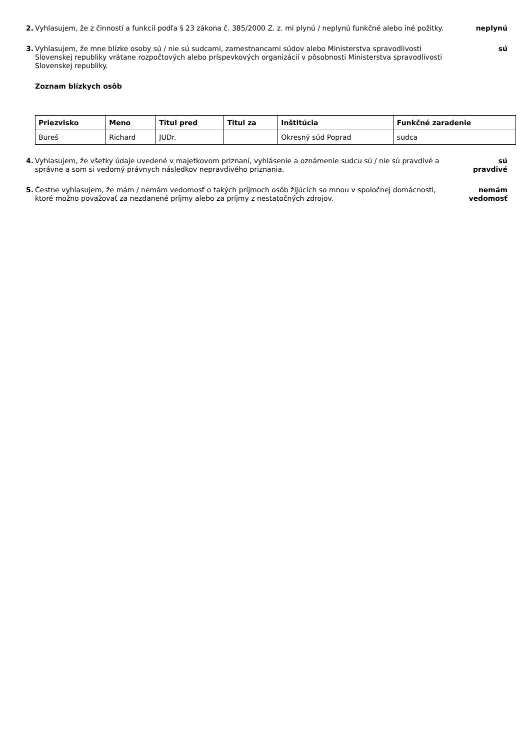2. Vyhlasujem, že z činností a funkcií podľa § 23 zákona č. 385/2000 Z. z. mi plynú / neplynú funkčné alebo iné požitky.
neplynú
3. Vyhlasujem, že mne blízke osoby sú / nie sú sudcami, zamestnancami súdov alebo Ministerstva spravodlivosti Slovenskej republiky vrátane rozpočtových alebo príspevkových organizácií v pôsobnosti Ministerstva spravodlivosti Slovenskej republiky.
sú
Zoznam blízkych osôb
| Priezvisko | Meno | Titul pred | Titul za | Inštitúcia | Funkčné zaradenie |
| --- | --- | --- | --- | --- | --- |
| Bureš | Richard | JUDr. | | Okresný súd Poprad | sudca |
4. Vyhlasujem, že všetky údaje uvedené v majetkovom priznaní, vyhlásenie a oznámenie sudcu sú / nie sú pravdivé a správne a som si vedomý právnych následkov nepravdivého priznania.
sú
pravdivé
5. Čestne vyhlasujem, že mám / nemám vedomosť o takých príjmoch osôb žijúcich so mnou v spoločnej domácnosti, ktoré možno považovať za nezdanené príjmy alebo za príjmy z nestatočných zdrojov.
nemám
vedomosť